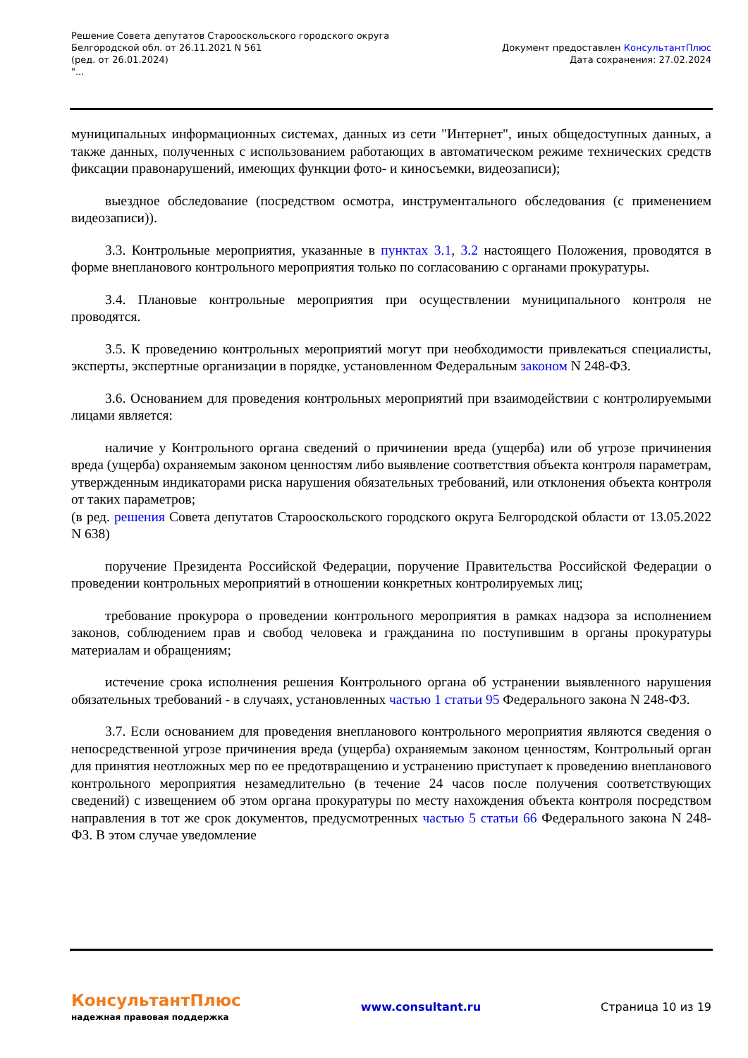Решение Совета депутатов Старооскольского городского округа
Белгородской обл. от 26.11.2021 N 561
(ред. от 26.01.2024)
"...
Документ предоставлен КонсультантПлюс
Дата сохранения: 27.02.2024
муниципальных информационных системах, данных из сети "Интернет", иных общедоступных данных, а также данных, полученных с использованием работающих в автоматическом режиме технических средств фиксации правонарушений, имеющих функции фото- и киносъемки, видеозаписи);
выездное обследование (посредством осмотра, инструментального обследования (с применением видеозаписи)).
3.3. Контрольные мероприятия, указанные в пунктах 3.1, 3.2 настоящего Положения, проводятся в форме внепланового контрольного мероприятия только по согласованию с органами прокуратуры.
3.4. Плановые контрольные мероприятия при осуществлении муниципального контроля не проводятся.
3.5. К проведению контрольных мероприятий могут при необходимости привлекаться специалисты, эксперты, экспертные организации в порядке, установленном Федеральным законом N 248-ФЗ.
3.6. Основанием для проведения контрольных мероприятий при взаимодействии с контролируемыми лицами является:
наличие у Контрольного органа сведений о причинении вреда (ущерба) или об угрозе причинения вреда (ущерба) охраняемым законом ценностям либо выявление соответствия объекта контроля параметрам, утвержденным индикаторами риска нарушения обязательных требований, или отклонения объекта контроля от таких параметров;
(в ред. решения Совета депутатов Старооскольского городского округа Белгородской области от 13.05.2022 N 638)
поручение Президента Российской Федерации, поручение Правительства Российской Федерации о проведении контрольных мероприятий в отношении конкретных контролируемых лиц;
требование прокурора о проведении контрольного мероприятия в рамках надзора за исполнением законов, соблюдением прав и свобод человека и гражданина по поступившим в органы прокуратуры материалам и обращениям;
истечение срока исполнения решения Контрольного органа об устранении выявленного нарушения обязательных требований - в случаях, установленных частью 1 статьи 95 Федерального закона N 248-ФЗ.
3.7. Если основанием для проведения внепланового контрольного мероприятия являются сведения о непосредственной угрозе причинения вреда (ущерба) охраняемым законом ценностям, Контрольный орган для принятия неотложных мер по ее предотвращению и устранению приступает к проведению внепланового контрольного мероприятия незамедлительно (в течение 24 часов после получения соответствующих сведений) с извещением об этом органа прокуратуры по месту нахождения объекта контроля посредством направления в тот же срок документов, предусмотренных частью 5 статьи 66 Федерального закона N 248-ФЗ. В этом случае уведомление
КонсультантПлюс
надежная правовая поддержка
www.consultant.ru Страница 10 из 19